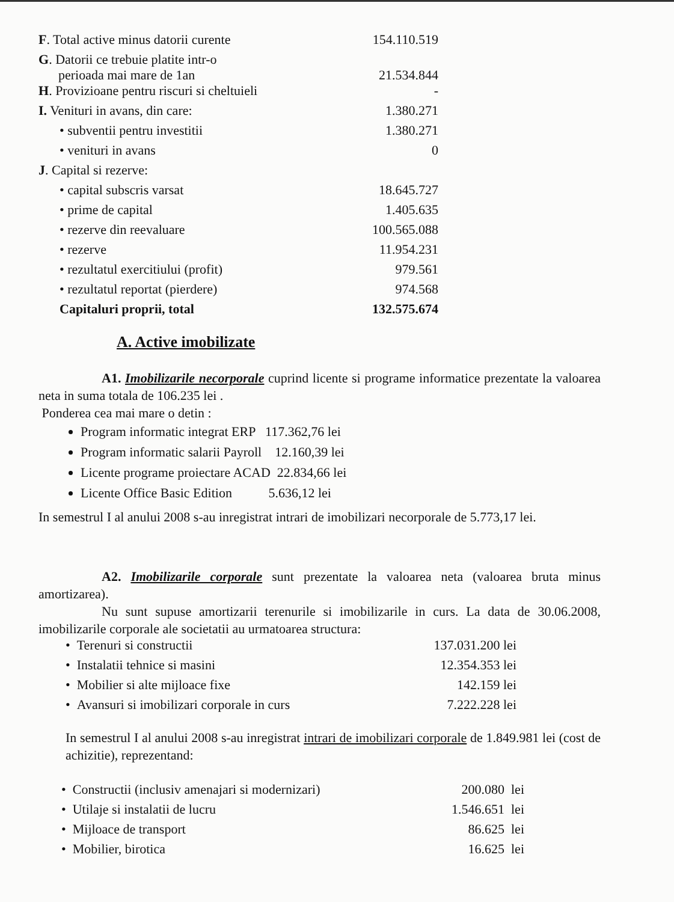| F . Total active minus datorii curente | 154.110.519 |
| G . Datorii ce trebuie platite intr-o perioada mai mare de 1an | 21.534.844 |
| H . Provizioane pentru riscuri si cheltuieli | - |
| I. Venituri in avans, din care: | 1.380.271 |
| • subventii pentru investitii | 1.380.271 |
| • venituri in avans | 0 |
| J . Capital si rezerve: | |
| • capital subscris varsat | 18.645.727 |
| • prime de capital | 1.405.635 |
| • rezerve din reevaluare | 100.565.088 |
| • rezerve | 11.954.231 |
| • rezultatul exercitiului (profit) | 979.561 |
| • rezultatul reportat (pierdere) | 974.568 |
| Capitaluri proprii, total | 132.575.674 |
A. Active imobilizate
A1. Imobilizarile necorporale cuprind licente si programe informatice prezentate la valoarea neta in suma totala de 106.235 lei .
Ponderea cea mai mare o detin :
Program informatic integrat ERP 117.362,76 lei
Program informatic salarii Payroll 12.160,39 lei
Licente programe proiectare ACAD 22.834,66 lei
Licente Office Basic Edition 5.636,12 lei
In semestrul I al anului 2008 s-au inregistrat intrari de imobilizari necorporale de 5.773,17 lei.
A2. Imobilizarile corporale sunt prezentate la valoarea neta (valoarea bruta minus amortizarea).
Nu sunt supuse amortizarii terenurile si imobilizarile in curs. La data de 30.06.2008, imobilizarile corporale ale societatii au urmatoarea structura:
| • Terenuri si constructii | 137.031.200 lei |
| • Instalatii tehnice si masini | 12.354.353 lei |
| • Mobilier si alte mijloace fixe | 142.159 lei |
| • Avansuri si imobilizari corporale in curs | 7.222.228 lei |
In semestrul I al anului 2008 s-au inregistrat intrari de imobilizari corporale de 1.849.981 lei (cost de achizitie), reprezentand:
| • Constructii (inclusiv amenajari si modernizari) | 200.080 lei |
| • Utilaje si instalatii de lucru | 1.546.651 lei |
| • Mijloace de transport | 86.625 lei |
| • Mobilier, birotica | 16.625 lei |